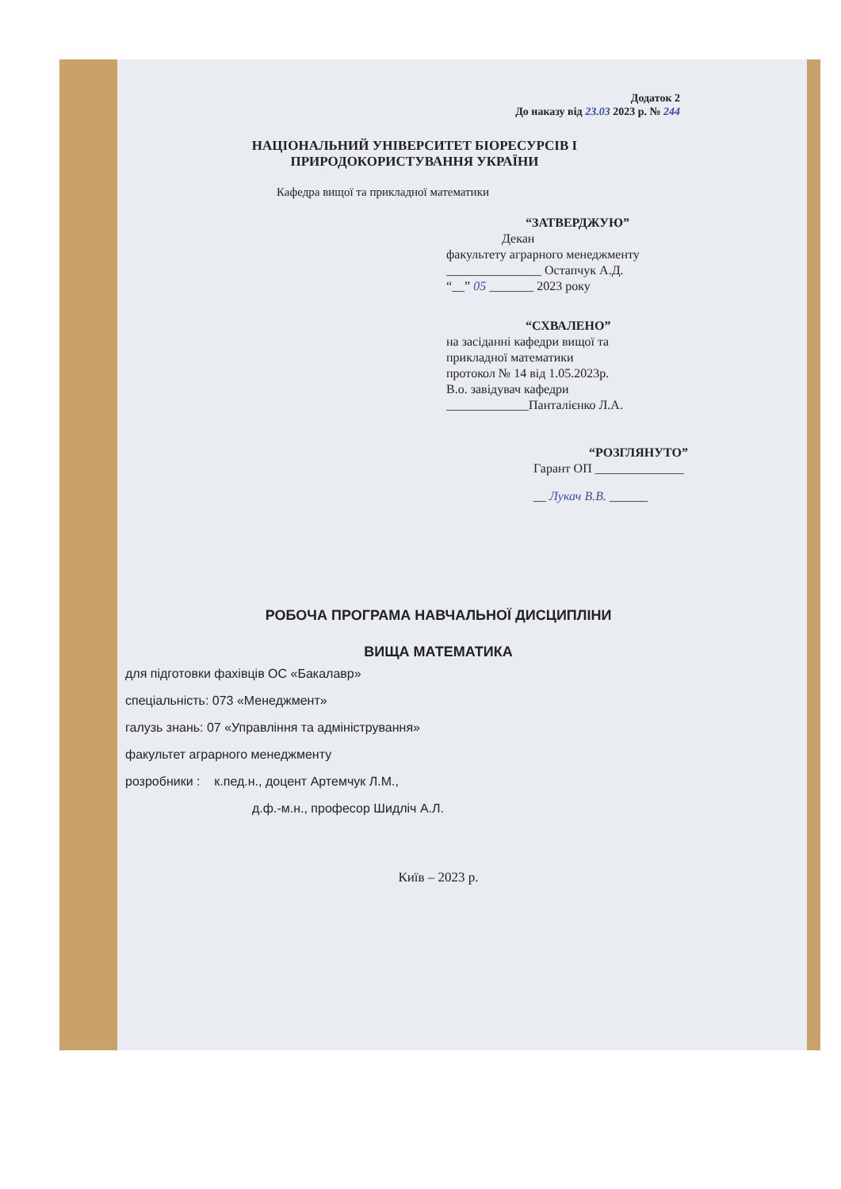Додаток 2
До наказу від 23.03 2023 р. № 244
НАЦІОНАЛЬНИЙ УНІВЕРСИТЕТ БІОРЕСУРСІВ І
ПРИРОДОКОРИСТУВАННЯ УКРАЇНИ
Кафедра вищої та прикладної математики
“ЗАТВЕРДЖУЮ”
Декан
факультету аграрного менеджменту
_______________ Остапчук А.Д.
“__” 05 _______ 2023 року
“СХВАЛЕНО”
на засіданні кафедри вищої та
прикладної математики
протокол № 14 від 1.05.2023р.
В.о. завідувач кафедри
_____________Панталієнко Л.А.
“РОЗГЛЯНУТО”
Гарант ОП ______________
__ Лукач В.В. ______
РОБОЧА ПРОГРАМА НАВЧАЛЬНОЇ ДИСЦИПЛІНИ
ВИЩА МАТЕМАТИКА
для підготовки фахівців ОС «Бакалавр»
спеціальність: 073 «Менеджмент»
галузь знань: 07 «Управління та адміністрування»
факультет аграрного менеджменту
розробники : к.пед.н., доцент Артемчук Л.М.,
д.ф.-м.н., професор Шидліч А.Л.
Київ – 2023 р.